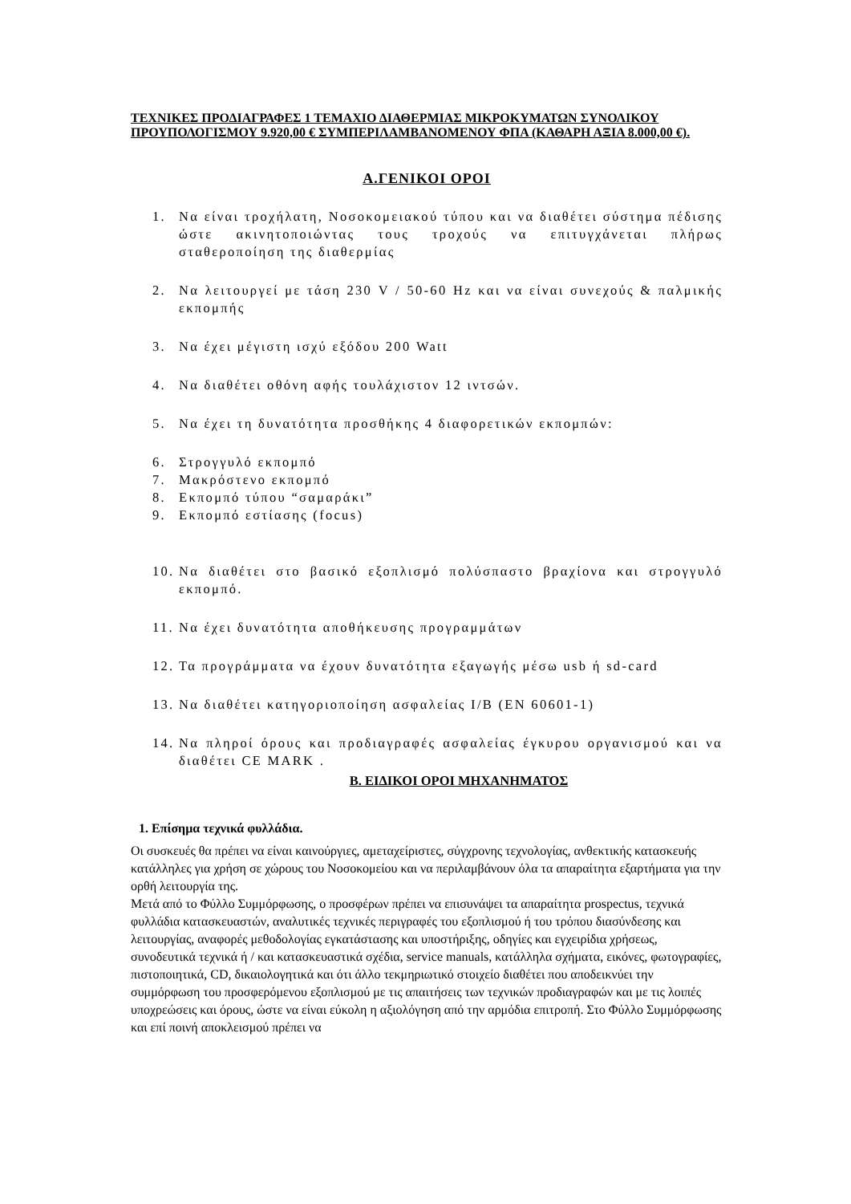ΤΕΧΝΙΚΕΣ ΠΡΟΔΙΑΓΡΑΦΕΣ 1 ΤΕΜΑΧΙΟ ΔΙΑΘΕΡΜΙΑΣ ΜΙΚΡΟΚΥΜΑΤΩΝ ΣΥΝΟΛΙΚΟΥ ΠΡΟΥΠΟΛΟΓΙΣΜΟΥ 9.920,00 € ΣΥΜΠΕΡΙΛΑΜΒΑΝΟΜΕΝΟΥ ΦΠΑ (ΚΑΘΑΡΗ ΑΞΙΑ 8.000,00 €).
Α.ΓΕΝΙΚΟΙ ΟΡΟΙ
1. Να είναι τροχήλατη, Νοσοκομειακού τύπου και να διαθέτει σύστημα πέδισης ώστε ακινητοποιώντας τους τροχούς να επιτυγχάνεται πλήρως σταθεροποίηση της διαθερμίας
2. Να λειτουργεί με τάση 230 V / 50-60 Hz και να είναι συνεχούς & παλμικής εκπομπής
3. Να έχει μέγιστη ισχύ εξόδου 200 Watt
4. Να διαθέτει οθόνη αφής τουλάχιστον 12 ιντσών.
5. Να έχει τη δυνατότητα προσθήκης 4 διαφορετικών εκπομπών:
6. Στρογγυλό εκπομπό
7. Μακρόστενο εκπομπό
8. Εκπομπό τύπου “σαμαράκι”
9. Εκπομπό εστίασης (focus)
10. Να διαθέτει στο βασικό εξοπλισμό πολύσπαστο βραχίονα και στρογγυλό εκπομπό.
11. Να έχει δυνατότητα αποθήκευσης προγραμμάτων
12. Τα προγράμματα να έχουν δυνατότητα εξαγωγής μέσω usb ή sd-card
13. Να διαθέτει κατηγοριοποίηση ασφαλείας I/B (EN 60601-1)
14. Να πληροί όρους και προδιαγραφές ασφαλείας έγκυρου οργανισμού και να διαθέτει CE MARK .
Β. ΕΙΔΙΚΟΙ ΟΡΟΙ ΜΗΧΑΝΗΜΑΤΟΣ
1. Επίσημα τεχνικά φυλλάδια.
Οι συσκευές θα πρέπει να είναι καινούργιες, αμεταχείριστες, σύγχρονης τεχνολογίας, ανθεκτικής κατασκευής κατάλληλες για χρήση σε χώρους του Νοσοκομείου και να περιλαμβάνουν όλα τα απαραίτητα εξαρτήματα για την ορθή λειτουργία της.
Μετά από το Φύλλο Συμμόρφωσης, ο προσφέρων πρέπει να επισυνάψει τα απαραίτητα prospectus, τεχνικά φυλλάδια κατασκευαστών, αναλυτικές τεχνικές περιγραφές του εξοπλισμού ή του τρόπου διασύνδεσης και λειτουργίας, αναφορές μεθοδολογίας εγκατάστασης και υποστήριξης, οδηγίες και εγχειρίδια χρήσεως, συνοδευτικά τεχνικά ή / και κατασκευαστικά σχέδια, service manuals, κατάλληλα σχήματα, εικόνες, φωτογραφίες, πιστοποιητικά, CD, δικαιολογητικά και ότι άλλο τεκμηριωτικό στοιχείο διαθέτει που αποδεικνύει την συμμόρφωση του προσφερόμενου εξοπλισμού με τις απαιτήσεις των τεχνικών προδιαγραφών και με τις λοιπές υποχρεώσεις και όρους, ώστε να είναι εύκολη η αξιολόγηση από την αρμόδια επιτροπή. Στο Φύλλο Συμμόρφωσης και επί ποινή αποκλεισμού πρέπει να